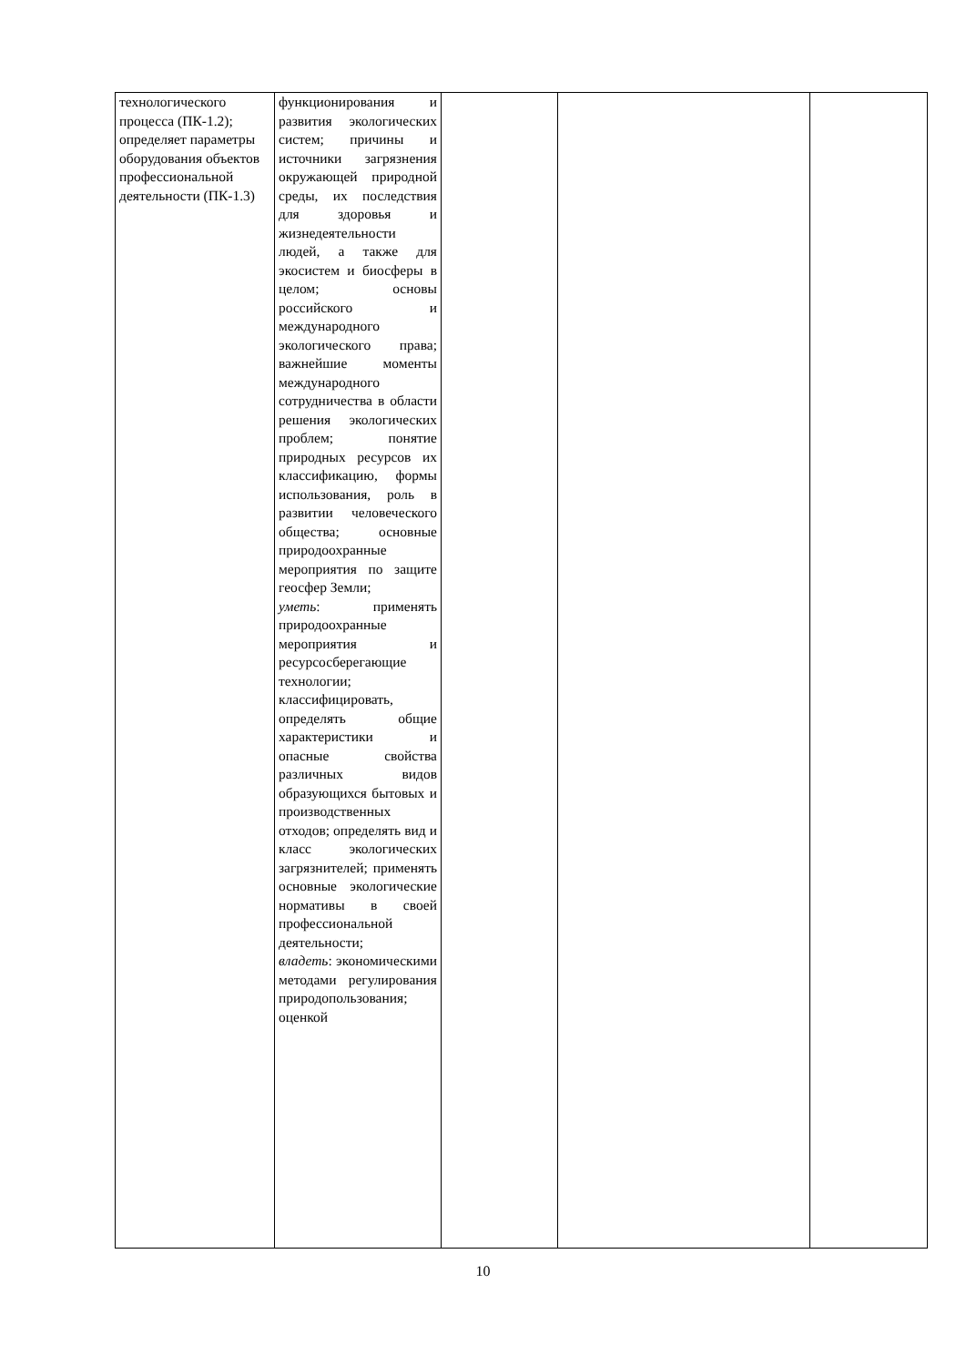| технологического процесса (ПК-1.2); определяет параметры оборудования объектов профессиональной деятельности (ПК-1.3) | функционирования и развития экологических систем; причины и источники загрязнения окружающей природной среды, их последствия для здоровья и жизнедеятельности людей, а также для экосистем и биосферы в целом; основы российского и международного экологического права; важнейшие моменты международного сотрудничества в области решения экологических проблем; понятие природных ресурсов их классификацию, формы использования, роль в развитии человеческого общества; основные природоохранные мероприятия по защите геосфер Земли; уметь : применять природоохранные мероприятия и ресурсосберегающие технологии; классифицировать, определять общие характеристики и опасные свойства различных видов образующихся бытовых и производственных отходов; определять вид и класс экологических загрязнителей; применять основные экологические нормативы в своей профессиональной деятельности; владеть : экономическими методами регулирования природопользования; оценкой | | | |
10